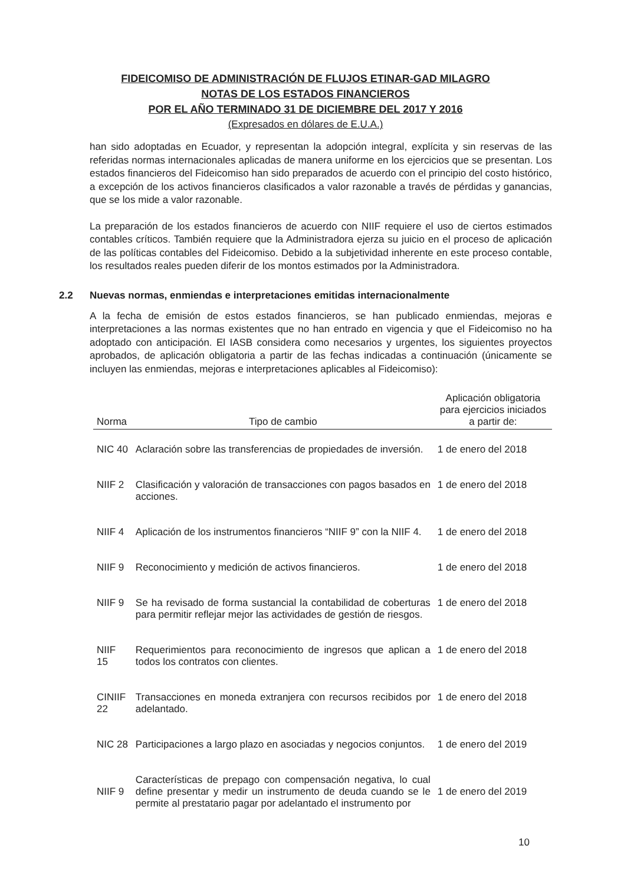FIDEICOMISO DE ADMINISTRACIÓN DE FLUJOS ETINAR-GAD MILAGRO
NOTAS DE LOS ESTADOS FINANCIEROS
POR EL AÑO TERMINADO 31 DE DICIEMBRE DEL 2017 Y 2016
(Expresados en dólares de E.U.A.)
han sido adoptadas en Ecuador, y representan la adopción integral, explícita y sin reservas de las referidas normas internacionales aplicadas de manera uniforme en los ejercicios que se presentan. Los estados financieros del Fideicomiso han sido preparados de acuerdo con el principio del costo histórico, a excepción de los activos financieros clasificados a valor razonable a través de pérdidas y ganancias, que se los mide a valor razonable.
La preparación de los estados financieros de acuerdo con NIIF requiere el uso de ciertos estimados contables críticos. También requiere que la Administradora ejerza su juicio en el proceso de aplicación de las políticas contables del Fideicomiso. Debido a la subjetividad inherente en este proceso contable, los resultados reales pueden diferir de los montos estimados por la Administradora.
2.2 Nuevas normas, enmiendas e interpretaciones emitidas internacionalmente
A la fecha de emisión de estos estados financieros, se han publicado enmiendas, mejoras e interpretaciones a las normas existentes que no han entrado en vigencia y que el Fideicomiso no ha adoptado con anticipación. El IASB considera como necesarios y urgentes, los siguientes proyectos aprobados, de aplicación obligatoria a partir de las fechas indicadas a continuación (únicamente se incluyen las enmiendas, mejoras e interpretaciones aplicables al Fideicomiso):
| Norma | Tipo de cambio | Aplicación obligatoria para ejercicios iniciados a partir de: |
| --- | --- | --- |
| NIC 40 | Aclaración sobre las transferencias de propiedades de inversión. | 1 de enero del 2018 |
| NIIF 2 | Clasificación y valoración de transacciones con pagos basados en acciones. | 1 de enero del 2018 |
| NIIF 4 | Aplicación de los instrumentos financieros “NIIF 9” con la NIIF 4. | 1 de enero del 2018 |
| NIIF 9 | Reconocimiento y medición de activos financieros. | 1 de enero del 2018 |
| NIIF 9 | Se ha revisado de forma sustancial la contabilidad de coberturas para permitir reflejar mejor las actividades de gestión de riesgos. | 1 de enero del 2018 |
| NIIF 15 | Requerimientos para reconocimiento de ingresos que aplican a todos los contratos con clientes. | 1 de enero del 2018 |
| CINIIF 22 | Transacciones en moneda extranjera con recursos recibidos por adelantado. | 1 de enero del 2018 |
| NIC 28 | Participaciones a largo plazo en asociadas y negocios conjuntos. | 1 de enero del 2019 |
| NIIF 9 | Características de prepago con compensación negativa, lo cual define presentar y medir un instrumento de deuda cuando se le permite al prestatario pagar por adelantado el instrumento por | 1 de enero del 2019 |
10